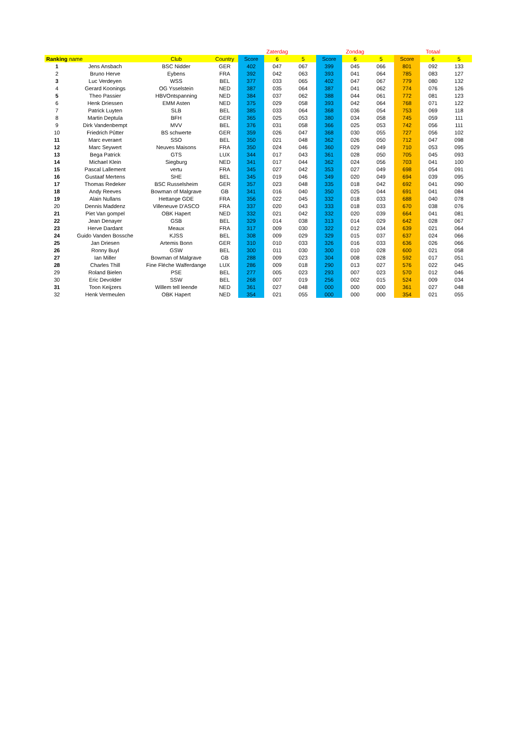| | | | | | Zaterdag | | | Zondag | | | Totaal | |
| --- | --- | --- | --- | --- | --- | --- | --- | --- | --- | --- | --- | --- |
| Ranking | name | Club | Country | Score | 6 | 5 | Score | 6 | 5 | Score | 6 | 5 |
| 1 | Jens Ansbach | BSC Nidder | GER | 402 | 047 | 067 | 399 | 045 | 066 | 801 | 092 | 133 |
| 2 | Bruno Herve | Eybens | FRA | 392 | 042 | 063 | 393 | 041 | 064 | 785 | 083 | 127 |
| 3 | Luc Verdeyen | WSS | BEL | 377 | 033 | 065 | 402 | 047 | 067 | 779 | 080 | 132 |
| 4 | Gerard Koonings | OG Ysselstein | NED | 387 | 035 | 064 | 387 | 041 | 062 | 774 | 076 | 126 |
| 5 | Theo Passier | HBVOntspanning | NED | 384 | 037 | 062 | 388 | 044 | 061 | 772 | 081 | 123 |
| 6 | Henk Driessen | EMM Asten | NED | 375 | 029 | 058 | 393 | 042 | 064 | 768 | 071 | 122 |
| 7 | Patrick Luyten | SLB | BEL | 385 | 033 | 064 | 368 | 036 | 054 | 753 | 069 | 118 |
| 8 | Martin Deptula | BFH | GER | 365 | 025 | 053 | 380 | 034 | 058 | 745 | 059 | 111 |
| 9 | Dirk Vandenbempt | MVV | BEL | 376 | 031 | 058 | 366 | 025 | 053 | 742 | 056 | 111 |
| 10 | Friedrich Pûtter | BS schwerte | GER | 359 | 026 | 047 | 368 | 030 | 055 | 727 | 056 | 102 |
| 11 | Marc everaert | SSO | BEL | 350 | 021 | 048 | 362 | 026 | 050 | 712 | 047 | 098 |
| 12 | Marc Seywert | Neuves Maisons | FRA | 350 | 024 | 046 | 360 | 029 | 049 | 710 | 053 | 095 |
| 13 | Bega Patrick | GTS | LUX | 344 | 017 | 043 | 361 | 028 | 050 | 705 | 045 | 093 |
| 14 | Michael Klein | Siegburg | NED | 341 | 017 | 044 | 362 | 024 | 056 | 703 | 041 | 100 |
| 15 | Pascal Lallement | vertu | FRA | 345 | 027 | 042 | 353 | 027 | 049 | 698 | 054 | 091 |
| 16 | Gustaaf Mertens | SHE | BEL | 345 | 019 | 046 | 349 | 020 | 049 | 694 | 039 | 095 |
| 17 | Thomas Redeker | BSC Russelsheim | GER | 357 | 023 | 048 | 335 | 018 | 042 | 692 | 041 | 090 |
| 18 | Andy Reeves | Bowman of Malgrave | GB | 341 | 016 | 040 | 350 | 025 | 044 | 691 | 041 | 084 |
| 19 | Alain Nullans | Hettange GDE | FRA | 356 | 022 | 045 | 332 | 018 | 033 | 688 | 040 | 078 |
| 20 | Dennis Maddenz | Villeneuve D'ASCO | FRA | 337 | 020 | 043 | 333 | 018 | 033 | 670 | 038 | 076 |
| 21 | Piet Van gompel | OBK Hapert | NED | 332 | 021 | 042 | 332 | 020 | 039 | 664 | 041 | 081 |
| 22 | Jean Denayer | GSB | BEL | 329 | 014 | 038 | 313 | 014 | 029 | 642 | 028 | 067 |
| 23 | Herve Dardant | Meaux | FRA | 317 | 009 | 030 | 322 | 012 | 034 | 639 | 021 | 064 |
| 24 | Guido Vanden Bossche | KJSS | BEL | 308 | 009 | 029 | 329 | 015 | 037 | 637 | 024 | 066 |
| 25 | Jan Driesen | Artemis Bonn | GER | 310 | 010 | 033 | 326 | 016 | 033 | 636 | 026 | 066 |
| 26 | Ronny Buyl | GSW | BEL | 300 | 011 | 030 | 300 | 010 | 028 | 600 | 021 | 058 |
| 27 | Ian Miller | Bowman of Malgrave | GB | 288 | 009 | 023 | 304 | 008 | 028 | 592 | 017 | 051 |
| 28 | Charles Thill | Fine Fléche Walferdange | LUX | 286 | 009 | 018 | 290 | 013 | 027 | 576 | 022 | 045 |
| 29 | Roland Bielen | PSE | BEL | 277 | 005 | 023 | 293 | 007 | 023 | 570 | 012 | 046 |
| 30 | Eric Devolder | SSW | BEL | 268 | 007 | 019 | 256 | 002 | 015 | 524 | 009 | 034 |
| 31 | Toon Keijzers | Willem tell leende | NED | 361 | 027 | 048 | 000 | 000 | 000 | 361 | 027 | 048 |
| 32 | Henk Vermeulen | OBK Hapert | NED | 354 | 021 | 055 | 000 | 000 | 000 | 354 | 021 | 055 |